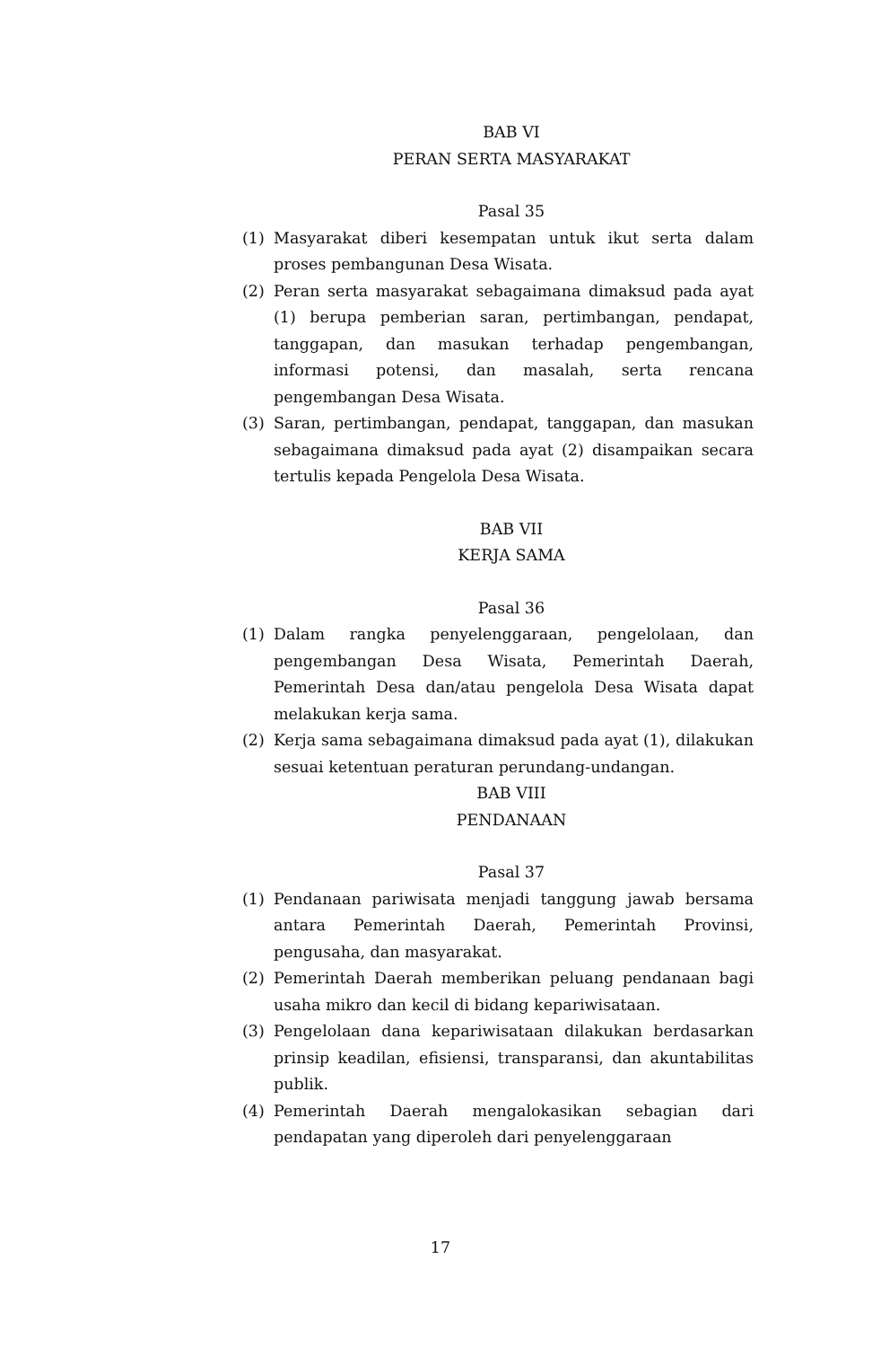BAB VI
PERAN SERTA MASYARAKAT
Pasal 35
(1) Masyarakat diberi kesempatan untuk ikut serta dalam proses pembangunan Desa Wisata.
(2) Peran serta masyarakat sebagaimana dimaksud pada ayat (1) berupa pemberian saran, pertimbangan, pendapat, tanggapan, dan masukan terhadap pengembangan, informasi potensi, dan masalah, serta rencana pengembangan Desa Wisata.
(3) Saran, pertimbangan, pendapat, tanggapan, dan masukan sebagaimana dimaksud pada ayat (2) disampaikan secara tertulis kepada Pengelola Desa Wisata.
BAB VII
KERJA SAMA
Pasal 36
(1) Dalam rangka penyelenggaraan, pengelolaan, dan pengembangan Desa Wisata, Pemerintah Daerah, Pemerintah Desa dan/atau pengelola Desa Wisata dapat melakukan kerja sama.
(2) Kerja sama sebagaimana dimaksud pada ayat (1), dilakukan sesuai ketentuan peraturan perundang-undangan.
BAB VIII
PENDANAAN
Pasal 37
(1) Pendanaan pariwisata menjadi tanggung jawab bersama antara Pemerintah Daerah, Pemerintah Provinsi, pengusaha, dan masyarakat.
(2) Pemerintah Daerah memberikan peluang pendanaan bagi usaha mikro dan kecil di bidang kepariwisataan.
(3) Pengelolaan dana kepariwisataan dilakukan berdasarkan prinsip keadilan, efisiensi, transparansi, dan akuntabilitas publik.
(4) Pemerintah Daerah mengalokasikan sebagian dari pendapatan yang diperoleh dari penyelenggaraan
17